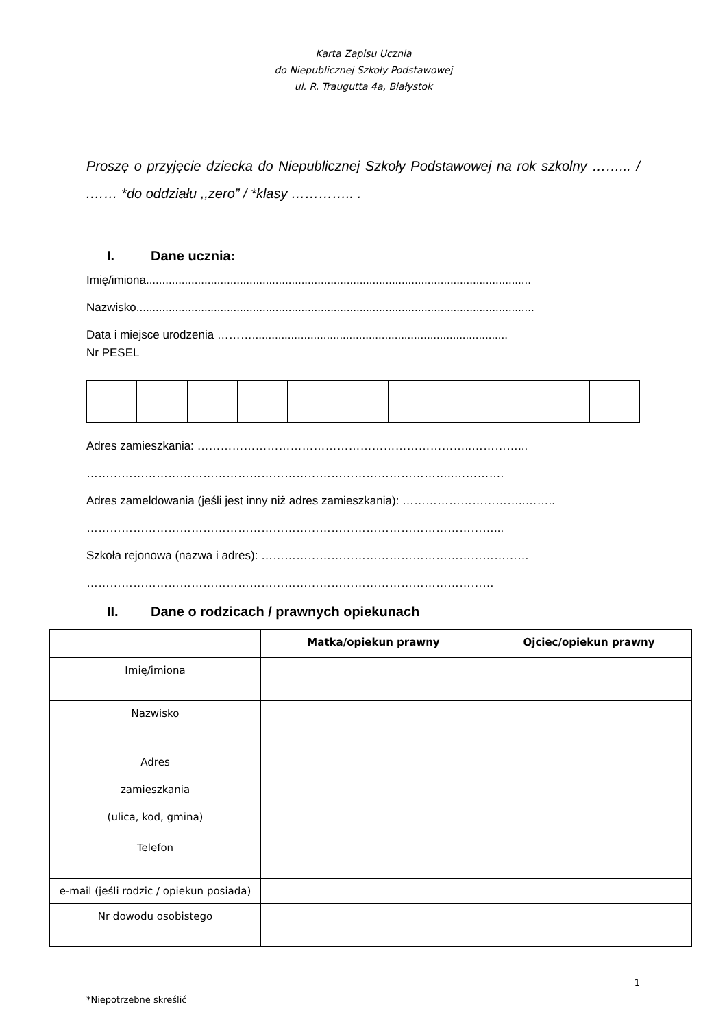Karta Zapisu Ucznia
do Niepublicznej Szkoły Podstawowej
ul. R. Traugutta 4a, Białystok
Proszę o przyjęcie dziecka do Niepublicznej Szkoły Podstawowej na rok szkolny ……... / .…… *do oddziału ,,zero” / *klasy ………….. .
I. Dane ucznia:
Imię/imiona.......................................................................................................................
Nazwisko...........................................................................................................................
Data i miejsce urodzenia ………...............................................................................
Nr PESEL
Adres zamieszkania: ……………………………………………………………..…………...
…………………………………………………………………………………..………….
Adres zameldowania (jeśli jest inny niż adres zamieszkania): …………………………..……..
……………………………………………………………………………………………...
Szkoła rejonowa (nazwa i adres): ……………………………………………………………
……………………………………………………………………………………………
II. Dane o rodzicach / prawnych opiekunach
| | Matka/opiekun prawny | Ojciec/opiekun prawny |
| --- | --- | --- |
| Imię/imiona | | |
| Nazwisko | | |
| Adres zamieszkania (ulica, kod, gmina) | | |
| Telefon | | |
| e-mail (jeśli rodzic / opiekun posiada) | | |
| Nr dowodu osobistego | | |
1
*Niepotrzebne skreślić